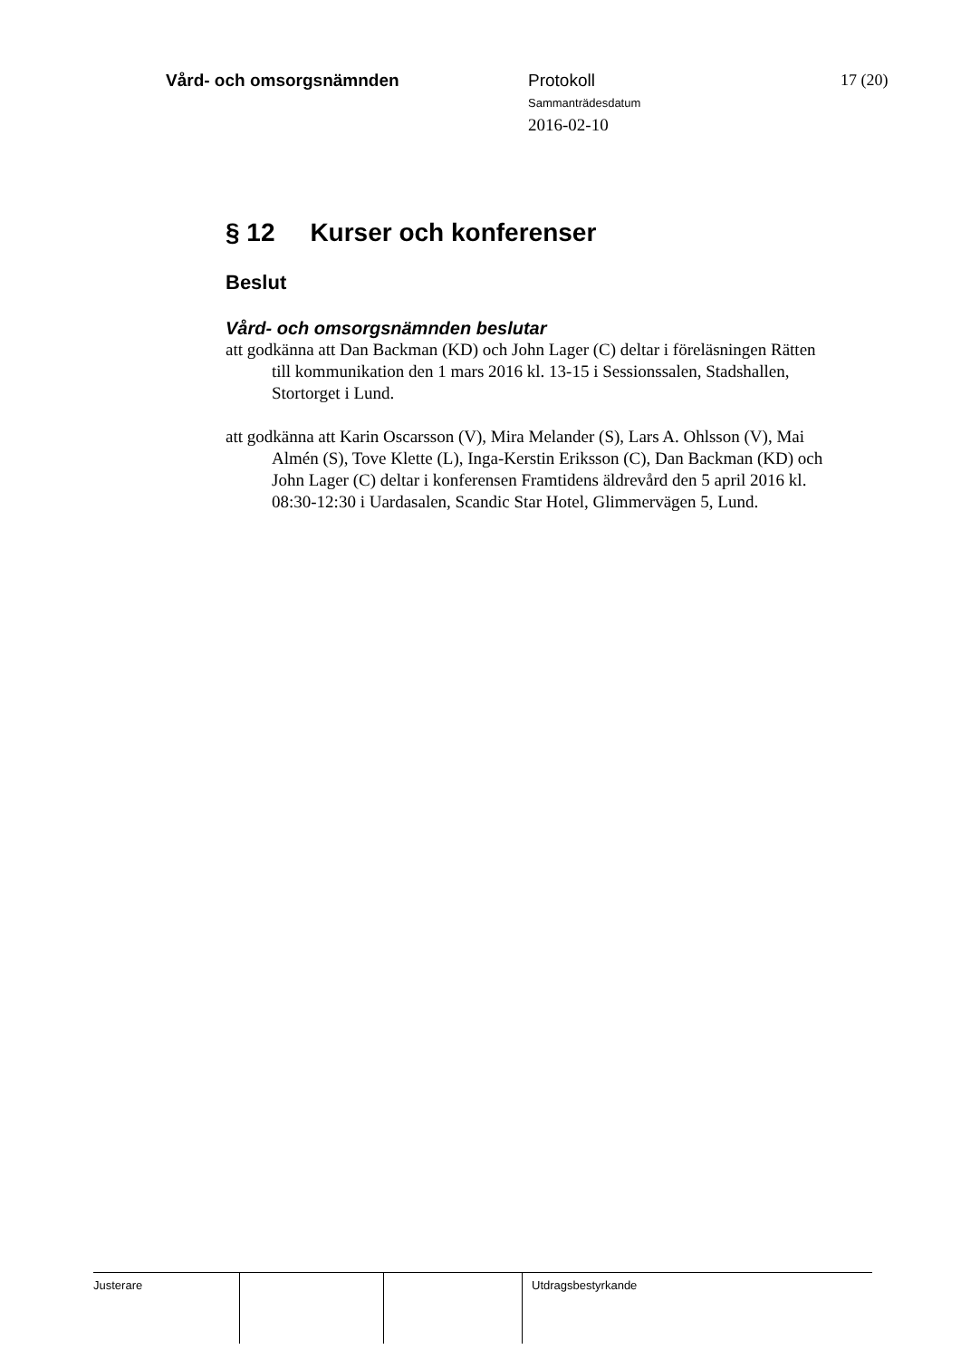Vård- och omsorgsnämnden Protokoll
Sammanträdesdatum
2016-02-10
17 (20)
§ 12 Kurser och konferenser
Beslut
Vård- och omsorgsnämnden beslutar
att godkänna att Dan Backman (KD) och John Lager (C) deltar i föreläsningen Rätten till kommunikation den 1 mars 2016 kl. 13-15 i Sessionssalen, Stadshallen, Stortorget i Lund.
att godkänna att Karin Oscarsson (V), Mira Melander (S), Lars A. Ohlsson (V), Mai Almén (S), Tove Klette (L), Inga-Kerstin Eriksson (C), Dan Backman (KD) och John Lager (C) deltar i konferensen Framtidens äldrevård den 5 april 2016 kl. 08:30-12:30 i Uardasalen, Scandic Star Hotel, Glimmervägen 5, Lund.
Justerare Utdragsbestyrkande